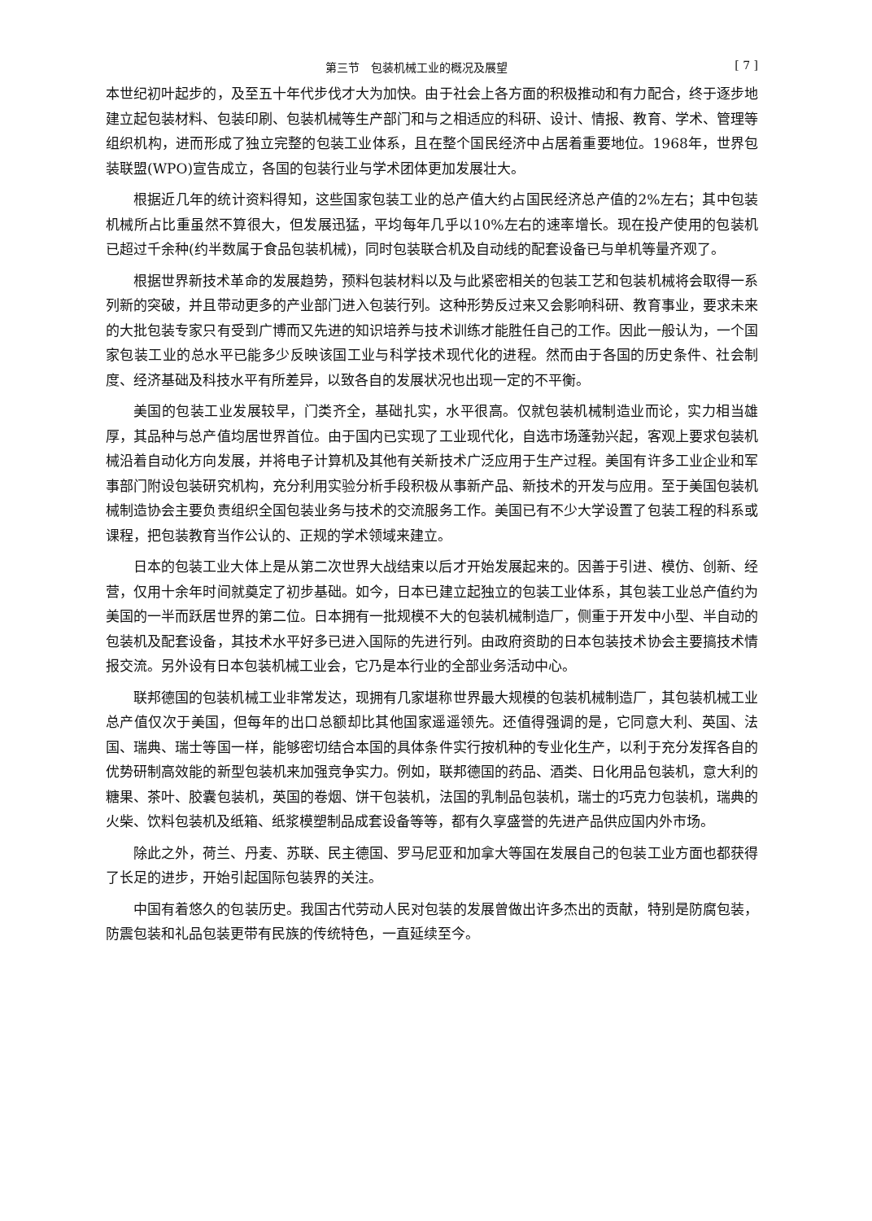第三节　包装机械工业的概况及展望 [ 7 ]
本世纪初叶起步的，及至五十年代步伐才大为加快。由于社会上各方面的积极推动和有力配合，终于逐步地建立起包装材料、包装印刷、包装机械等生产部门和与之相适应的科研、设计、情报、教育、学术、管理等组织机构，进而形成了独立完整的包装工业体系，且在整个国民经济中占居着重要地位。1968年，世界包装联盟(WPO)宣告成立，各国的包装行业与学术团体更加发展壮大。
根据近几年的统计资料得知，这些国家包装工业的总产值大约占国民经济总产值的2%左右；其中包装机械所占比重虽然不算很大，但发展迅猛，平均每年几乎以10%左右的速率增长。现在投产使用的包装机已超过千余种(约半数属于食品包装机械)，同时包装联合机及自动线的配套设备已与单机等量齐观了。
根据世界新技术革命的发展趋势，预料包装材料以及与此紧密相关的包装工艺和包装机械将会取得一系列新的突破，并且带动更多的产业部门进入包装行列。这种形势反过来又会影响科研、教育事业，要求未来的大批包装专家只有受到广博而又先进的知识培养与技术训练才能胜任自己的工作。因此一般认为，一个国家包装工业的总水平已能多少反映该国工业与科学技术现代化的进程。然而由于各国的历史条件、社会制度、经济基础及科技水平有所差异，以致各自的发展状况也出现一定的不平衡。
美国的包装工业发展较早，门类齐全，基础扎实，水平很高。仅就包装机械制造业而论，实力相当雄厚，其品种与总产值均居世界首位。由于国内已实现了工业现代化，自选市场蓬勃兴起，客观上要求包装机械沿着自动化方向发展，并将电子计算机及其他有关新技术广泛应用于生产过程。美国有许多工业企业和军事部门附设包装研究机构，充分利用实验分析手段积极从事新产品、新技术的开发与应用。至于美国包装机械制造协会主要负责组织全国包装业务与技术的交流服务工作。美国已有不少大学设置了包装工程的科系或课程，把包装教育当作公认的、正规的学术领域来建立。
日本的包装工业大体上是从第二次世界大战结束以后才开始发展起来的。因善于引进、模仿、创新、经营，仅用十余年时间就奠定了初步基础。如今，日本已建立起独立的包装工业体系，其包装工业总产值约为美国的一半而跃居世界的第二位。日本拥有一批规模不大的包装机械制造厂，侧重于开发中小型、半自动的包装机及配套设备，其技术水平好多已进入国际的先进行列。由政府资助的日本包装技术协会主要搞技术情报交流。另外设有日本包装机械工业会，它乃是本行业的全部业务活动中心。
联邦德国的包装机械工业非常发达，现拥有几家堪称世界最大规模的包装机械制造厂，其包装机械工业总产值仅次于美国，但每年的出口总额却比其他国家遥遥领先。还值得强调的是，它同意大利、英国、法国、瑞典、瑞士等国一样，能够密切结合本国的具体条件实行按机种的专业化生产，以利于充分发挥各自的优势研制高效能的新型包装机来加强竞争实力。例如，联邦德国的药品、酒类、日化用品包装机，意大利的糖果、茶叶、胶囊包装机，英国的卷烟、饼干包装机，法国的乳制品包装机，瑞士的巧克力包装机，瑞典的火柴、饮料包装机及纸箱、纸浆模塑制品成套设备等等，都有久享盛誉的先进产品供应国内外市场。
除此之外，荷兰、丹麦、苏联、民主德国、罗马尼亚和加拿大等国在发展自己的包装工业方面也都获得了长足的进步，开始引起国际包装界的关注。
中国有着悠久的包装历史。我国古代劳动人民对包装的发展曾做出许多杰出的贡献，特别是防腐包装，防震包装和礼品包装更带有民族的传统特色，一直延续至今。